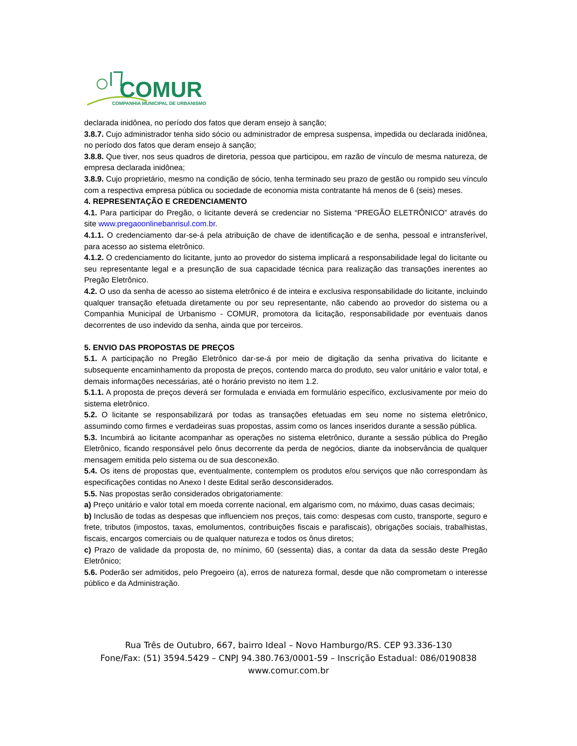COMUR
COMPANHIA MUNICIPAL DE URBANISMO
declarada inidônea, no período dos fatos que deram ensejo à sanção;
3.8.7. Cujo administrador tenha sido sócio ou administrador de empresa suspensa, impedida ou declarada inidônea, no período dos fatos que deram ensejo à sanção;
3.8.8. Que tiver, nos seus quadros de diretoria, pessoa que participou, em razão de vínculo de mesma natureza, de empresa declarada inidônea;
3.8.9. Cujo proprietário, mesmo na condição de sócio, tenha terminado seu prazo de gestão ou rompido seu vínculo com a respectiva empresa pública ou sociedade de economia mista contratante há menos de 6 (seis) meses.
4. REPRESENTAÇÃO E CREDENCIAMENTO
4.1. Para participar do Pregão, o licitante deverá se credenciar no Sistema “PREGÃO ELETRÔNICO” através do site www.pregaoonlinebanrisul.com.br.
4.1.1. O credenciamento dar-se-á pela atribuição de chave de identificação e de senha, pessoal e intransferível, para acesso ao sistema eletrônico.
4.1.2. O credenciamento do licitante, junto ao provedor do sistema implicará a responsabilidade legal do licitante ou seu representante legal e a presunção de sua capacidade técnica para realização das transações inerentes ao Pregão Eletrônico.
4.2. O uso da senha de acesso ao sistema eletrônico é de inteira e exclusiva responsabilidade do licitante, incluindo qualquer transação efetuada diretamente ou por seu representante, não cabendo ao provedor do sistema ou a Companhia Municipal de Urbanismo - COMUR, promotora da licitação, responsabilidade por eventuais danos decorrentes de uso indevido da senha, ainda que por terceiros.
5. ENVIO DAS PROPOSTAS DE PREÇOS
5.1. A participação no Pregão Eletrônico dar-se-á por meio de digitação da senha privativa do licitante e subsequente encaminhamento da proposta de preços, contendo marca do produto, seu valor unitário e valor total, e demais informações necessárias, até o horário previsto no item 1.2.
5.1.1. A proposta de preços deverá ser formulada e enviada em formulário específico, exclusivamente por meio do sistema eletrônico.
5.2. O licitante se responsabilizará por todas as transações efetuadas em seu nome no sistema eletrônico, assumindo como firmes e verdadeiras suas propostas, assim como os lances inseridos durante a sessão pública.
5.3. Incumbirá ao licitante acompanhar as operações no sistema eletrônico, durante a sessão pública do Pregão Eletrônico, ficando responsável pelo ônus decorrente da perda de negócios, diante da inobservância de qualquer mensagem emitida pelo sistema ou de sua desconexão.
5.4. Os itens de propostas que, eventualmente, contemplem os produtos e/ou serviços que não correspondam às especificações contidas no Anexo I deste Edital serão desconsiderados.
5.5. Nas propostas serão considerados obrigatoriamente:
a) Preço unitário e valor total em moeda corrente nacional, em algarismo com, no máximo, duas casas decimais;
b) Inclusão de todas as despesas que influenciem nos preços, tais como: despesas com custo, transporte, seguro e frete, tributos (impostos, taxas, emolumentos, contribuições fiscais e parafiscais), obrigações sociais, trabalhistas, fiscais, encargos comerciais ou de qualquer natureza e todos os ônus diretos;
c) Prazo de validade da proposta de, no mínimo, 60 (sessenta) dias, a contar da data da sessão deste Pregão Eletrônico;
5.6. Poderão ser admitidos, pelo Pregoeiro (a), erros de natureza formal, desde que não comprometam o interesse público e da Administração.
Rua Três de Outubro, 667, bairro Ideal – Novo Hamburgo/RS. CEP 93.336-130
Fone/Fax: (51) 3594.5429 – CNPJ 94.380.763/0001-59 – Inscrição Estadual: 086/0190838
www.comur.com.br